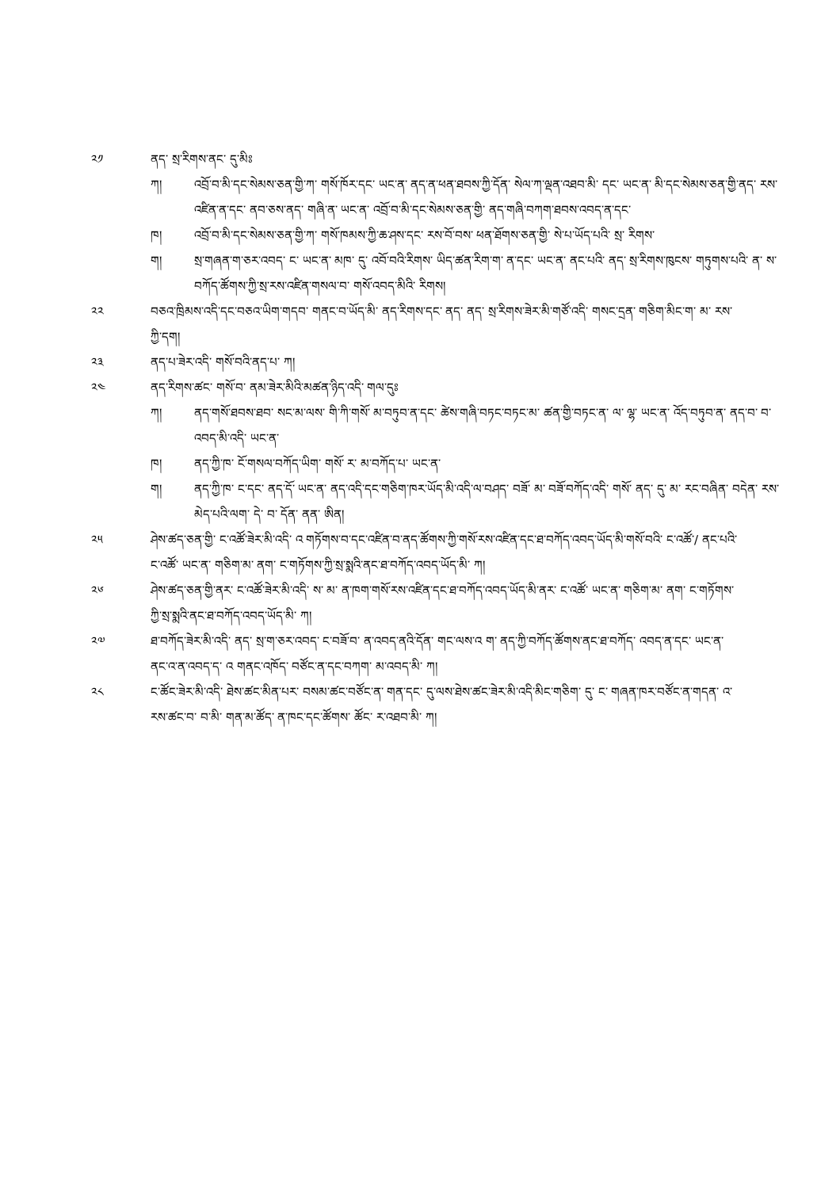༢༡ ནད་ སྲ་རིགས་ནང་ དུ་མིཿ
ཀ། འབྲོ་བ་མི་དང་སེམས་ཅན་གྱི་ཀ་ གསོ་ཁོར་དང་ ཡང་ན་ ནད་ན་ཕན་ཐབས་ཀྱི་དོན་ སེལ་ཀ་ལྡན་འཐབ་མི་ དང་ ཡང་ན་ མི་དང་སེམས་ཅན་གྱི་ནད་ རས་འཛིན་ན་དང་ ནབ་ཅས་ནད་ གཞི་ན་ ཡང་ན་ འབྲོ་བ་མི་དང་སེམས་ཅན་གྱི་ ནད་གཞི་བཀག་ཐབས་འབད་ན་དང་
ཁ། འབྲོ་བ་མི་དང་སེམས་ཅན་གྱི་ཀ་ གསོ་ཁམས་ཀྱི་ཆ་ཤས་དང་ རས་བོ་བས་ ཕན་ཐོགས་ཅན་གྱི་ སེ་པ་ཡོད་པའི་ སྲ་ རིགས་
ག། སྲ་གཞན་ག་ཅར་འབད་ ང་ ཡང་ན་ མཁ་ དུ་ འབོ་བའི་རིགས་ ཡིད་ཚན་རིག་ག་ ན་དང་ ཡང་ན་ ནང་པའི་ ནད་ སྲ་རིགས་ཁུངས་ གཏུགས་པའི་ ན་ ས་ བཀོད་ཚོགས་ཀྱི་སྲ་རས་འཛིན་གསལ་བ་ གསོ་འབད་མིའི་ རིགས།
༢༢ བཅའ་ཁྲིམས་འདི་དང་བཅའ་ཡིག་གདབ་ གནང་བ་ཡོད་མི་ ནད་རིགས་དང་ ནད་ ནད་ སྲ་རིགས་ཟེར་མི་གཙོ་འདི་ གསང་དྲན་ གཅིག་མིང་ག་ མ་ རས་ཀྱི་དག།
༢༣ ནད་པ་ཟེར་འདི་ གསོ་བའི་ནད་པ་ ཀ།
༢༤ ནད་རིགས་ཚང་ གསོ་བ་ ནམ་ཟེར་མིའི་མཚན་ཉིད་འདི་ གལ་དུཿ
ཀ། ནད་གསོ་ཐབས་ཐབ་ སང་མ་ལས་ གི་ཀི་གསོ་ མ་བཏུབ་ན་དང་ ཚེས་གཞི་བཏང་བཏང་མ་ ཚན་གྱི་བཏང་ན་ ལ་ ལྷ་ ཡང་ན་ འོད་བཏུབ་ན་ ནད་བ་ བ་འབད་མི་འདི་ ཡང་ན་
ཁ། ནད་ཀྱི་ཁ་ ངོ་གསལ་བཀོད་ཡིག་ གསོ་ ར་ མ་བཀོད་པ་ ཡང་ན་
ག། ནད་ཀྱི་ཁ་ ང་དང་ ནད་དོ་ ཡང་ན་ ནད་འདི་དང་གཅིག་ཁར་ཡོད་མི་འདི་ལ་བཤད་ བཟོ་ མ་ བཟོ་བཀོད་འདི་ གསོ་ ནད་ དུ་ མ་ རང་བཞིན་ བདེན་ རས་མེད་པའི་ལག་ དེ་ བ་ དོན་ ནན་ ཨིན།
༢༥ ཤེས་ཚད་ཅན་གྱི་ ང་འཚོ་ཟེར་མི་འདི་ འ གཏོགས་བ་དང་འཛིན་བ་ནད་ཚོགས་ཀྱི་གསོ་རས་འཛིན་དང་ཐ་བཀོད་འབད་ཡོད་མི་གསོ་བའི་ ང་འཚོ་/ ནང་པའི་ ང་འཚོ་ ཡང་ན་ གཅིག་མ་ ནག་ ང་གཏོགས་ཀྱི་སྲ་སྨའི་ནང་ཐ་བཀོད་འབད་ཡོད་མི་ ཀ།
༢༦ ཤེས་ཚད་ཅན་གྱི་ནར་ ང་འཚོ་ཟེར་མི་འདི་ ས་ མ་ ན་ཁག་གསོ་རས་འཛིན་དང་ཐ་བཀོད་འབད་ཡོད་མི་ནར་ ང་འཚོ་ ཡང་ན་ གཅིག་མ་ ནག་ ང་གཏོགས་ཀྱི་སྲ་སྨའི་ནང་ཐ་བཀོད་འབད་ཡོད་མི་ ཀ།
༢༧ ཐ་བཀོད་ཟེར་མི་འདི་ ནད་ སྲ་ག་ཅར་འབད་ ང་བཟོ་བ་ ན་འབད་ནའི་དོན་ གང་ལས་འ ག་ ནད་ཀྱི་བཀོད་ཚོགས་ནང་ཐ་བཀོད་ འབད་ན་དང་ ཡང་ན་ ནང་འ་ན་འབད་ད་ འ གནང་འཁོད་ བཙོང་ན་དང་བཀག་ མ་འབད་མི་ ཀ།
༢༨ ང་ཚོང་ཟེར་མི་འདི་ ཐེས་ཚང་མིན་པར་ བསམ་ཚང་བཙོང་ན་ གན་དང་ དུ་ལས་ཐེས་ཚང་ཟེར་མི་འདི་མིང་གཅིག་ དུ་ ང་ གཞན་ཁར་བཙོང་ན་གདན་ འ་ རས་ཚང་བ་ བ་མི་ གན་མ་ཚོད་ ན་ཁང་དང་ཚོགས་ ཚོང་ ར་འཐབ་མི་ ཀ།